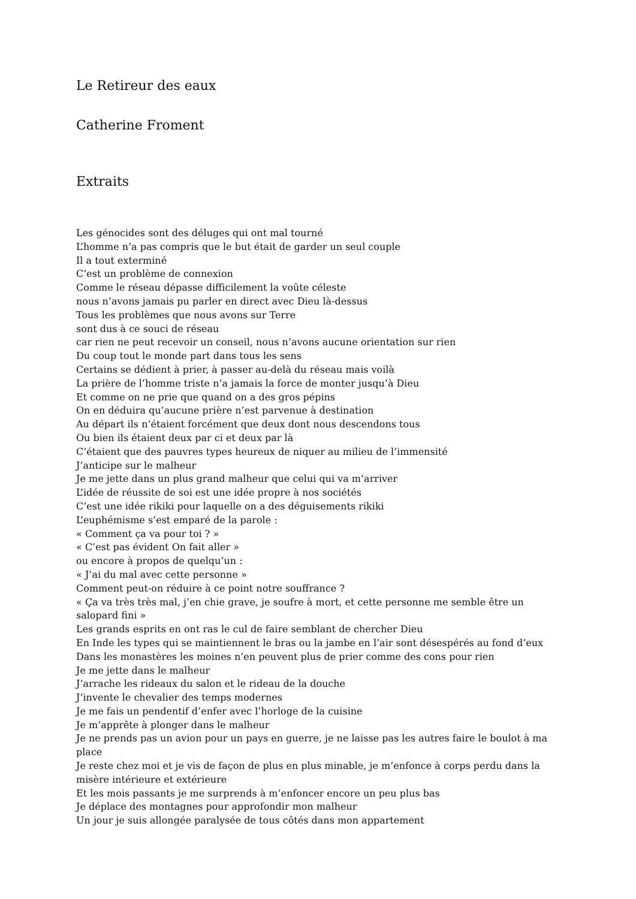Le Retireur des eaux
Catherine Froment
Extraits
Les génocides sont des déluges qui ont mal tourné
L’homme n’a pas compris que le but était de garder un seul couple
Il a tout exterminé
C’est un problème de connexion
Comme le réseau dépasse difficilement la voûte céleste
nous n’avons jamais pu parler en direct avec Dieu là-dessus
Tous les problèmes que nous avons sur Terre
sont dus à ce souci de réseau
car rien ne peut recevoir un conseil, nous n’avons aucune orientation sur rien
Du coup tout le monde part dans tous les sens
Certains se dédient à prier, à passer au-delà du réseau mais voilà
La prière de l’homme triste n’a jamais la force de monter jusqu’à Dieu
Et comme on ne prie que quand on a des gros pépins
On en déduira qu’aucune prière n’est parvenue à destination
Au départ ils n’étaient forcément que deux dont nous descendons tous
Ou bien ils étaient deux par ci et deux par là
C’étaient que des pauvres types heureux de niquer au milieu de l’immensité
J’anticipe sur le malheur
Je me jette dans un plus grand malheur que celui qui va m’arriver
L’idée de réussite de soi est une idée propre à nos sociétés
C’est une idée rikiki pour laquelle on a des déguisements rikiki
L’euphémisme s’est emparé de la parole :
« Comment ça va pour toi ? »
« C’est pas évident On fait aller »
ou encore à propos de quelqu’un :
« J’ai du mal avec cette personne »
Comment peut-on réduire à ce point notre souffrance ?
« Ça va très très mal, j’en chie grave, je soufre à mort, et cette personne me semble être un salopard fini »
Les grands esprits en ont ras le cul de faire semblant de chercher Dieu
En Inde les types qui se maintiennent le bras ou la jambe en l’air sont désespérés au fond d’eux
Dans les monastères les moines n’en peuvent plus de prier comme des cons pour rien
Je me jette dans le malheur
J’arrache les rideaux du salon et le rideau de la douche
J’invente le chevalier des temps modernes
Je me fais un pendentif d’enfer avec l’horloge de la cuisine
Je m’apprête à plonger dans le malheur
Je ne prends pas un avion pour un pays en guerre, je ne laisse pas les autres faire le boulot à ma place
Je reste chez moi et je vis de façon de plus en plus minable, je m’enfonce à corps perdu dans la misère intérieure et extérieure
Et les mois passants je me surprends à m’enfoncer encore un peu plus bas
Je déplace des montagnes pour approfondir mon malheur
Un jour je suis allongée paralysée de tous côtés dans mon appartement